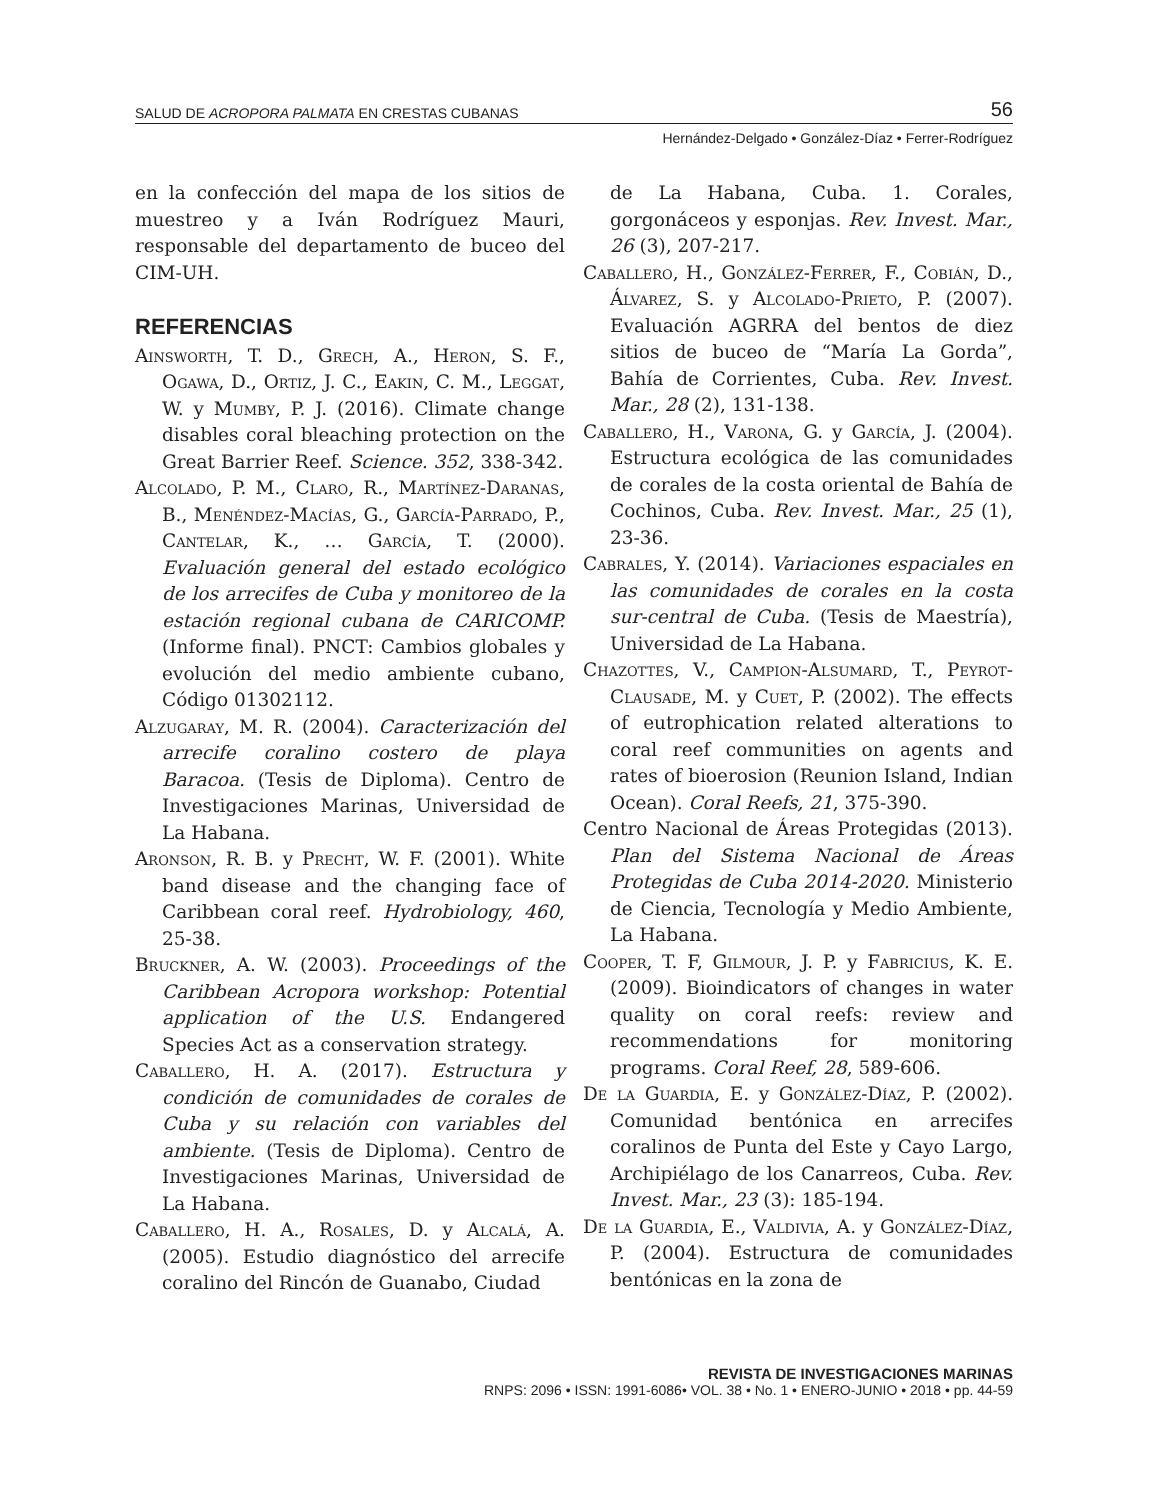SALUD DE ACROPORA PALMATA EN CRESTAS CUBANAS 56
Hernández-Delgado • González-Díaz • Ferrer-Rodríguez
en la confección del mapa de los sitios de muestreo y a Iván Rodríguez Mauri, responsable del departamento de buceo del CIM-UH.
REFERENCIAS
Ainsworth, T. D., Grech, A., Heron, S. F., Ogawa, D., Ortiz, J. C., Eakin, C. M., Leggat, W. y Mumby, P. J. (2016). Climate change disables coral bleaching protection on the Great Barrier Reef. Science. 352, 338-342.
Alcolado, P. M., Claro, R., Martínez-Daranas, B., Menéndez-Macías, G., García-Parrado, P., Cantelar, K., … García, T. (2000). Evaluación general del estado ecológico de los arrecifes de Cuba y monitoreo de la estación regional cubana de CARICOMP. (Informe final). PNCT: Cambios globales y evolución del medio ambiente cubano, Código 01302112.
Alzugaray, M. R. (2004). Caracterización del arrecife coralino costero de playa Baracoa. (Tesis de Diploma). Centro de Investigaciones Marinas, Universidad de La Habana.
Aronson, R. B. y Precht, W. F. (2001). White band disease and the changing face of Caribbean coral reef. Hydrobiology, 460, 25-38.
Bruckner, A. W. (2003). Proceedings of the Caribbean Acropora workshop: Potential application of the U.S. Endangered Species Act as a conservation strategy.
Caballero, H. A. (2017). Estructura y condición de comunidades de corales de Cuba y su relación con variables del ambiente. (Tesis de Diploma). Centro de Investigaciones Marinas, Universidad de La Habana.
Caballero, H. A., Rosales, D. y Alcalá, A. (2005). Estudio diagnóstico del arrecife coralino del Rincón de Guanabo, Ciudad
de La Habana, Cuba. 1. Corales, gorgonáceos y esponjas. Rev. Invest. Mar., 26 (3), 207-217.
Caballero, H., González-Ferrer, F., Cobián, D., Álvarez, S. y Alcolado-Prieto, P. (2007). Evaluación AGRRA del bentos de diez sitios de buceo de “María La Gorda”, Bahía de Corrientes, Cuba. Rev. Invest. Mar., 28 (2), 131-138.
Caballero, H., Varona, G. y García, J. (2004). Estructura ecológica de las comunidades de corales de la costa oriental de Bahía de Cochinos, Cuba. Rev. Invest. Mar., 25 (1), 23-36.
Cabrales, Y. (2014). Variaciones espaciales en las comunidades de corales en la costa sur-central de Cuba. (Tesis de Maestría), Universidad de La Habana.
Chazottes, V., Campion-Alsumard, T., Peyrot-Clausade, M. y Cuet, P. (2002). The effects of eutrophication related alterations to coral reef communities on agents and rates of bioerosion (Reunion Island, Indian Ocean). Coral Reefs, 21, 375-390.
Centro Nacional de Áreas Protegidas (2013). Plan del Sistema Nacional de Áreas Protegidas de Cuba 2014-2020. Ministerio de Ciencia, Tecnología y Medio Ambiente, La Habana.
Cooper, T. F, Gilmour, J. P. y Fabricius, K. E. (2009). Bioindicators of changes in water quality on coral reefs: review and recommendations for monitoring programs. Coral Reef, 28, 589-606.
De la Guardia, E. y González-Díaz, P. (2002). Comunidad bentónica en arrecifes coralinos de Punta del Este y Cayo Largo, Archipiélago de los Canarreos, Cuba. Rev. Invest. Mar., 23 (3): 185-194.
De la Guardia, E., Valdivia, A. y González-Díaz, P. (2004). Estructura de comunidades bentónicas en la zona de
REVISTA DE INVESTIGACIONES MARINAS
RNPS: 2096 • ISSN: 1991-6086• VOL. 38 • No. 1 • ENERO-JUNIO • 2018 • pp. 44-59